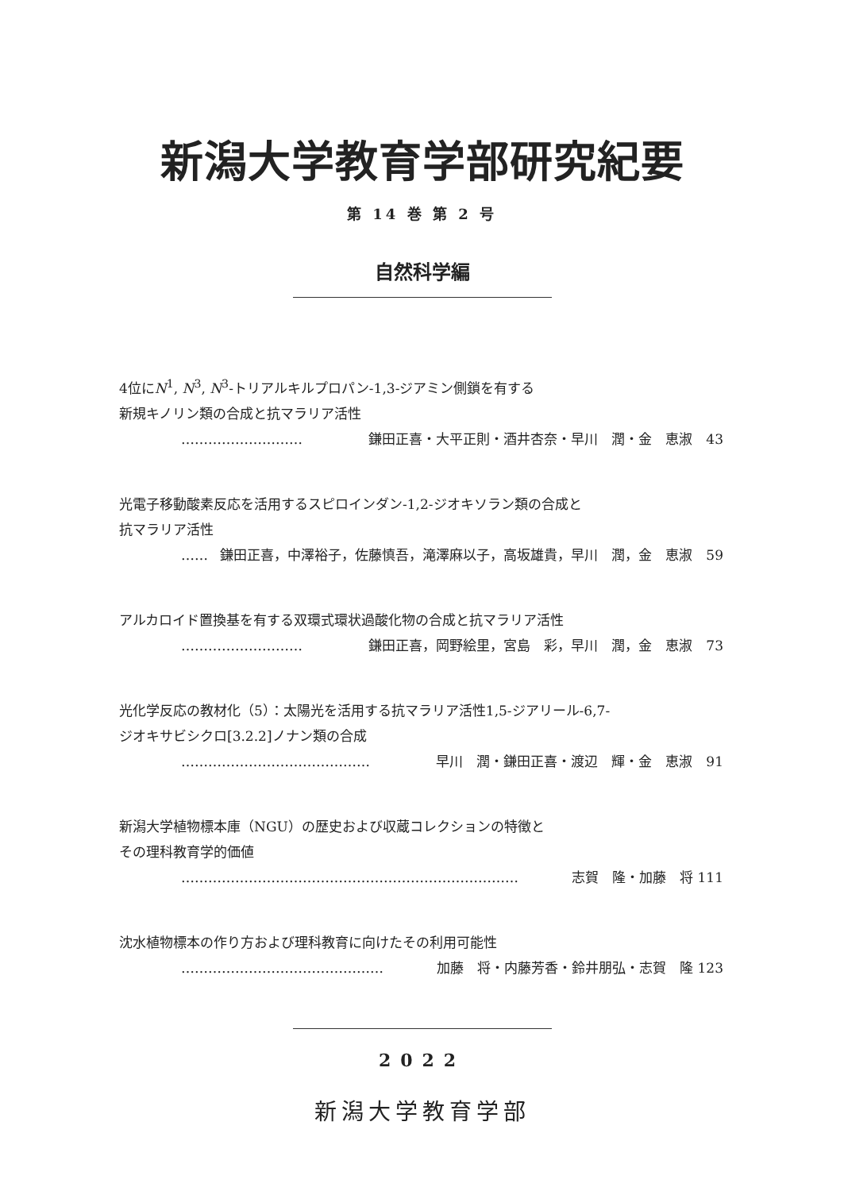新潟大学教育学部研究紀要
第 14 巻 第 2 号
自然科学編
4位にN<sup>1</sup>, N<sup>3</sup>, N<sup>3</sup>-トリアルキルプロパン-1,3-ジアミン側鎖を有する
新規キノリン類の合成と抗マラリア活性
……………………… 鎌田正喜・大平正則・酒井杏奈・早川　潤・金　恵淑　43
光電子移動酸素反応を活用するスピロインダン-1,2-ジオキソラン類の合成と
抗マラリア活性
…… 鎌田正喜，中澤裕子，佐藤慎吾，滝澤麻以子，高坂雄貴，早川　潤，金　恵淑　59
アルカロイド置換基を有する双環式環状過酸化物の合成と抗マラリア活性
……………………… 鎌田正喜，岡野絵里，宮島　彩，早川　潤，金　恵淑　73
光化学反応の教材化（5）：太陽光を活用する抗マラリア活性1,5-ジアリール-6,7-
ジオキサビシクロ[3.2.2]ノナン類の合成
…………………………………… 早川　潤・鎌田正喜・渡辺　輝・金　恵淑　91
新潟大学植物標本庫（NGU）の歴史および収蔵コレクションの特徴と
その理科教育学的価値
………………………………………………………………… 志賀　隆・加藤　将 111
沈水植物標本の作り方および理科教育に向けたその利用可能性
……………………………………… 加藤　将・内藤芳香・鈴井朋弘・志賀　隆 123
2022
新潟大学教育学部